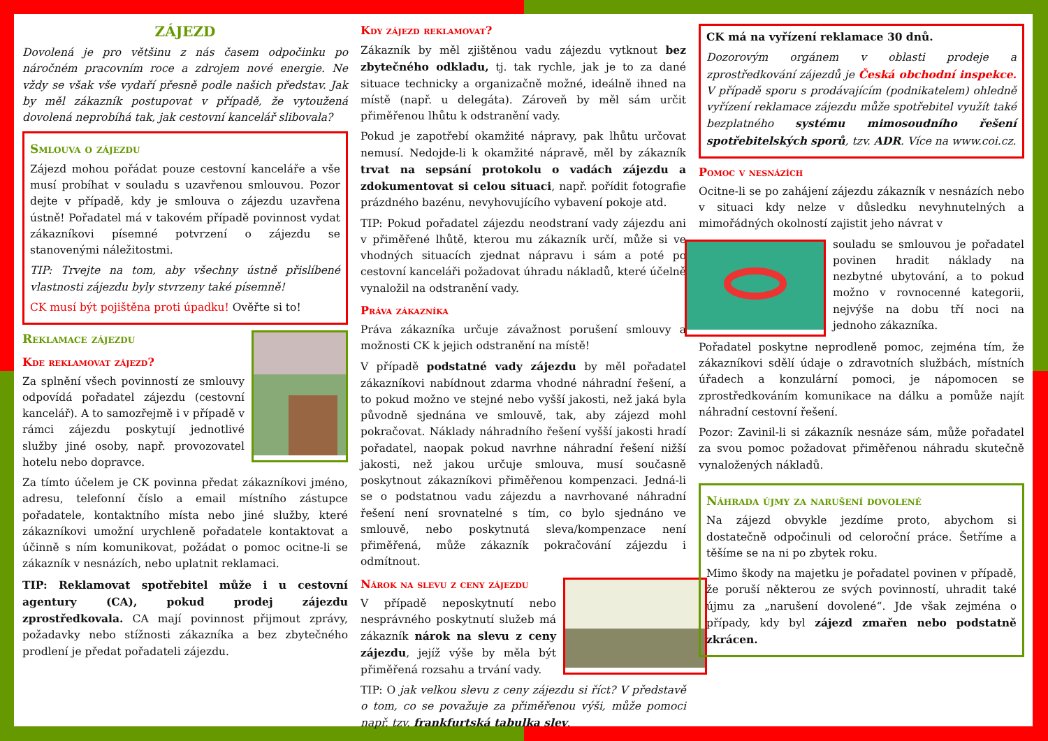ZÁJEZD
Dovolená je pro většinu z nás časem odpočinku po náročném pracovním roce a zdrojem nové energie. Ne vždy se však vše vydaří přesně podle našich představ. Jak by měl zákazník postupovat v případě, že vytoužená dovolená neprobíhá tak, jak cestovní kancelář slibovala?
Smlouva o zájezdu
Zájezd mohou pořádat pouze cestovní kanceláře a vše musí probíhat v souladu s uzavřenou smlouvou. Pozor dejte v případě, kdy je smlouva o zájezdu uzavřena ústně! Pořadatel má v takovém případě povinnost vydat zákazníkovi písemné potvrzení o zájezdu se stanovenými náležitostmi.
TIP: Trvejte na tom, aby všechny ústně přislíbené vlastnosti zájezdu byly stvrzeny také písemně!
CK musí být pojištěna proti úpadku! Ověřte si to!
Reklamace zájezdu
Kde reklamovat zájezd?
Za splnění všech povinností ze smlouvy odpovídá pořadatel zájezdu (cestovní kancelář). A to samozřejmě i v případě v rámci zájezdu poskytují jednotlivé služby jiné osoby, např. provozovatel hotelu nebo dopravce.
Za tímto účelem je CK povinna předat zákazníkovi jméno, adresu, telefonní číslo a email místního zástupce pořadatele, kontaktního místa nebo jiné služby, které zákazníkovi umožní urychleně pořadatele kontaktovat a účinně s ním komunikovat, požádat o pomoc ocitne-li se zákazník v nesnázích, nebo uplatnit reklamaci.
TIP: Reklamovat spotřebitel může i u cestovní agentury (CA), pokud prodej zájezdu zprostředkovala. CA mají povinnost přijmout zprávy, požadavky nebo stížnosti zákazníka a bez zbytečného prodlení je předat pořadateli zájezdu.
Kdy zájezd reklamovat?
Zákazník by měl zjištěnou vadu zájezdu vytknout bez zbytečného odkladu, tj. tak rychle, jak je to za dané situace technicky a organizačně možné, ideálně ihned na místě (např. u delegáta). Zároveň by měl sám určit přiměřenou lhůtu k odstranění vady.
Pokud je zapotřebí okamžité nápravy, pak lhůtu určovat nemusí. Nedojde-li k okamžité nápravě, měl by zákazník trvat na sepsání protokolu o vadách zájezdu a zdokumentovat si celou situaci, např. pořídit fotografie prázdného bazénu, nevyhovujícího vybavení pokoje atd.
TIP: Pokud pořadatel zájezdu neodstraní vady zájezdu ani v přiměřené lhůtě, kterou mu zákazník určí, může si ve vhodných situacích zjednat nápravu i sám a poté po cestovní kanceláři požadovat úhradu nákladů, které účelně vynaložil na odstranění vady.
Práva zákazníka
Práva zákazníka určuje závažnost porušení smlouvy a možnosti CK k jejich odstranění na místě!
V případě podstatné vady zájezdu by měl pořadatel zákazníkovi nabídnout zdarma vhodné náhradní řešení, a to pokud možno ve stejné nebo vyšší jakosti, než jaká byla původně sjednána ve smlouvě, tak, aby zájezd mohl pokračovat. Náklady náhradního řešení vyšší jakosti hradí pořadatel, naopak pokud navrhne náhradní řešení nižší jakosti, než jakou určuje smlouva, musí současně poskytnout zákazníkovi přiměřenou kompenzaci. Jedná-li se o podstatnou vadu zájezdu a navrhované náhradní řešení není srovnatelné s tím, co bylo sjednáno ve smlouvě, nebo poskytnutá sleva/kompenzace není přiměřená, může zákazník pokračování zájezdu i odmítnout.
Nárok na slevu z ceny zájezdu
V případě neposkytnutí nebo nesprávného poskytnutí služeb má zákazník nárok na slevu z ceny zájezdu, jejíž výše by měla být přiměřená rozsahu a trvání vady.
TIP: O jak velkou slevu z ceny zájezdu si říct? V představě o tom, co se považuje za přiměřenou výši, může pomoci např. tzv. frankfurtská tabulka slev.
CK má na vyřízení reklamace 30 dnů.
Dozorovým orgánem v oblasti prodeje a zprostředkování zájezdů je Česká obchodní inspekce. V případě sporu s prodávajícím (podnikatelem) ohledně vyřízení reklamace zájezdu může spotřebitel využít také bezplatného systému mimosoudního řešení spotřebitelských sporů, tzv. ADR. Více na www.coi.cz.
Pomoc v nesnázích
Ocitne-li se po zahájení zájezdu zákazník v nesnázích nebo v situaci kdy nelze v důsledku nevyhnutelných a mimořádných okolností zajistit jeho návrat v
souladu se smlouvou je pořadatel povinen hradit náklady na nezbytné ubytování, a to pokud možno v rovnocenné kategorii, nejvýše na dobu tří noci na jednoho zákazníka.
Pořadatel poskytne neprodleně pomoc, zejména tím, že zákazníkovi sdělí údaje o zdravotních službách, místních úřadech a konzulární pomoci, je nápomocen se zprostředkováním komunikace na dálku a pomůže najít náhradní cestovní řešení.
Pozor: Zavinil-li si zákazník nesnáze sám, může pořadatel za svou pomoc požadovat přiměřenou náhradu skutečně vynaložených nákladů.
Náhrada újmy za narušení dovolené
Na zájezd obvykle jezdíme proto, abychom si dostatečně odpočinuli od celoroční práce. Šetříme a těšíme se na ni po zbytek roku.
Mimo škody na majetku je pořadatel povinen v případě, že poruší některou ze svých povinností, uhradit také újmu za „narušení dovolené“. Jde však zejména o případy, kdy byl zájezd zmařen nebo podstatně zkrácen.